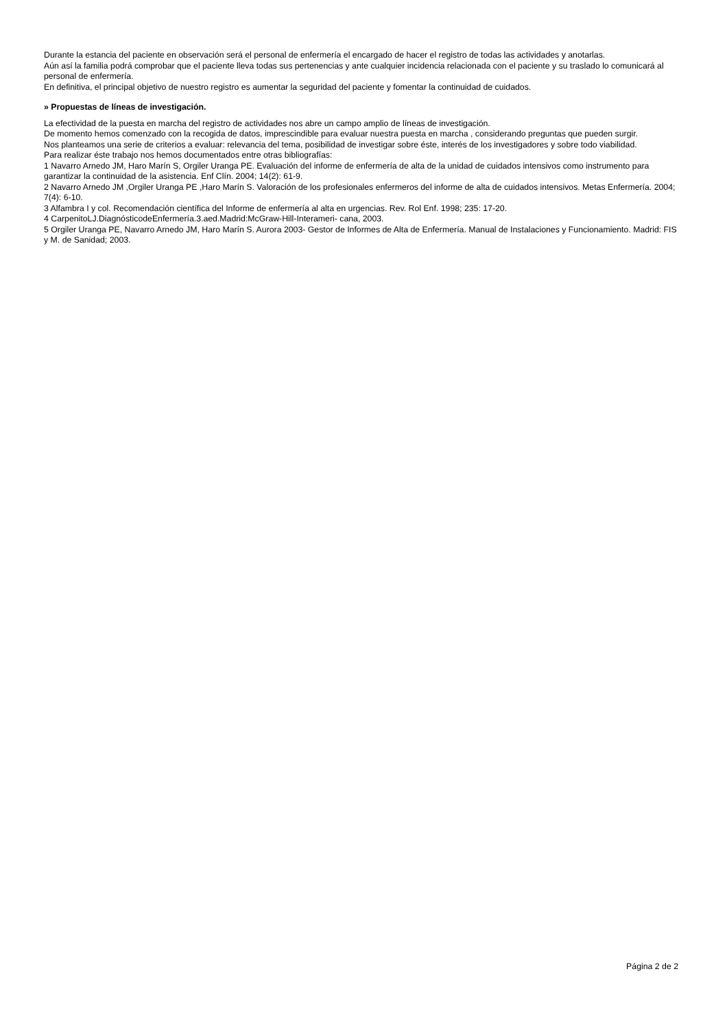Durante la estancia del paciente en observación será el personal de enfermería el encargado de hacer el registro de todas las actividades y anotarlas.
Aún así la familia podrá comprobar que el paciente lleva todas sus pertenencias y ante cualquier incidencia relacionada con el paciente y su traslado lo comunicará al personal de enfermería.
En definitiva, el principal objetivo de nuestro registro es aumentar la seguridad del paciente y fomentar la continuidad de cuidados.
» Propuestas de líneas de investigación.
La efectividad de la puesta en marcha del registro de actividades nos abre un campo amplio de líneas de investigación.
De momento hemos comenzado con la recogida de datos, imprescindible para evaluar nuestra puesta en marcha , considerando preguntas que pueden surgir.
Nos planteamos una serie de criterios a evaluar: relevancia del tema, posibilidad de investigar sobre éste, interés de los investigadores y sobre todo viabilidad.
Para realizar éste trabajo nos hemos documentados entre otras bibliografías:
1 Navarro Arnedo JM, Haro Marín S, Orgiler Uranga PE. Evaluación del informe de enfermería de alta de la unidad de cuidados intensivos como instrumento para garantizar la continuidad de la asistencia. Enf Clín. 2004; 14(2): 61-9.
2 Navarro Arnedo JM ,Orgiler Uranga PE ,Haro Marín S. Valoración de los profesionales enfermeros del informe de alta de cuidados intensivos. Metas Enfermería. 2004; 7(4): 6-10.
3 Alfambra I y col. Recomendación científica del Informe de enfermería al alta en urgencias. Rev. Rol Enf. 1998; 235: 17-20.
4 CarpenitoLJ.DiagnósticodeEnfermería.3.aed.Madrid:McGraw-Hill-Interameri- cana, 2003.
5 Orgiler Uranga PE, Navarro Arnedo JM, Haro Marín S. Aurora 2003- Gestor de Informes de Alta de Enfermería. Manual de Instalaciones y Funcionamiento. Madrid: FIS y M. de Sanidad; 2003.
Página 2 de 2